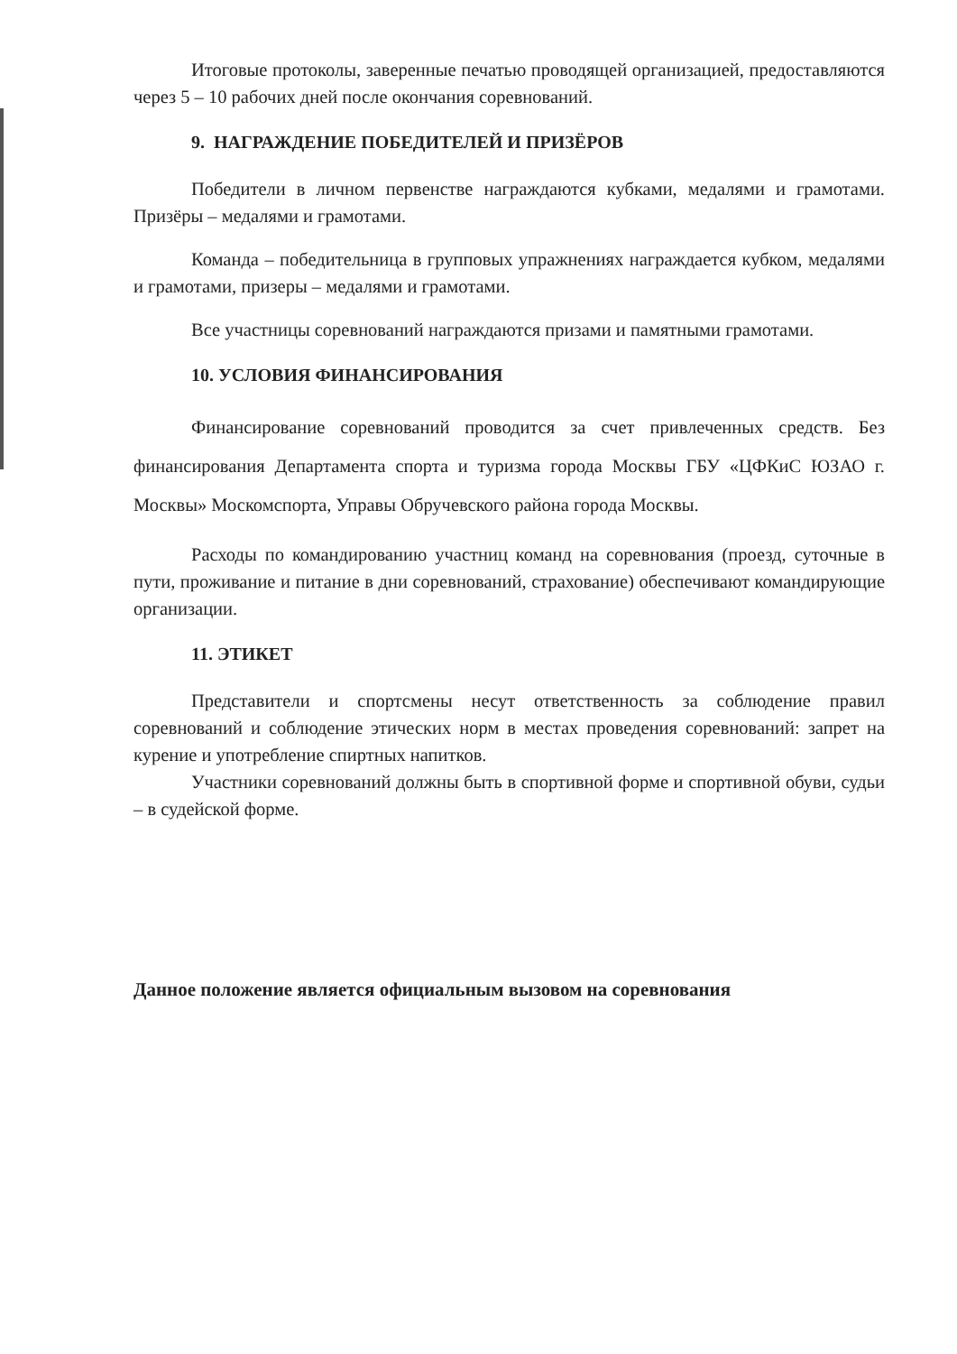Итоговые протоколы, заверенные печатью проводящей организацией, предоставляются через 5 – 10 рабочих дней после окончания соревнований.
9. НАГРАЖДЕНИЕ ПОБЕДИТЕЛЕЙ И ПРИЗЁРОВ
Победители в личном первенстве награждаются кубками, медалями и грамотами. Призёры – медалями и грамотами.
Команда – победительница в групповых упражнениях награждается кубком, медалями и грамотами, призеры – медалями и грамотами.
Все участницы соревнований награждаются призами и памятными грамотами.
10. УСЛОВИЯ ФИНАНСИРОВАНИЯ
Финансирование соревнований проводится за счет привлеченных средств. Без финансирования Департамента спорта и туризма города Москвы ГБУ «ЦФКиС ЮЗАО г. Москвы» Москомспорта, Управы Обручевского района города Москвы.
Расходы по командированию участниц команд на соревнования (проезд, суточные в пути, проживание и питание в дни соревнований, страхование) обеспечивают командирующие организации.
11. ЭТИКЕТ
Представители и спортсмены несут ответственность за соблюдение правил соревнований и соблюдение этических норм в местах проведения соревнований: запрет на курение и употребление спиртных напитков.
Участники соревнований должны быть в спортивной форме и спортивной обуви, судьи – в судейской форме.
Данное положение является официальным вызовом на соревнования